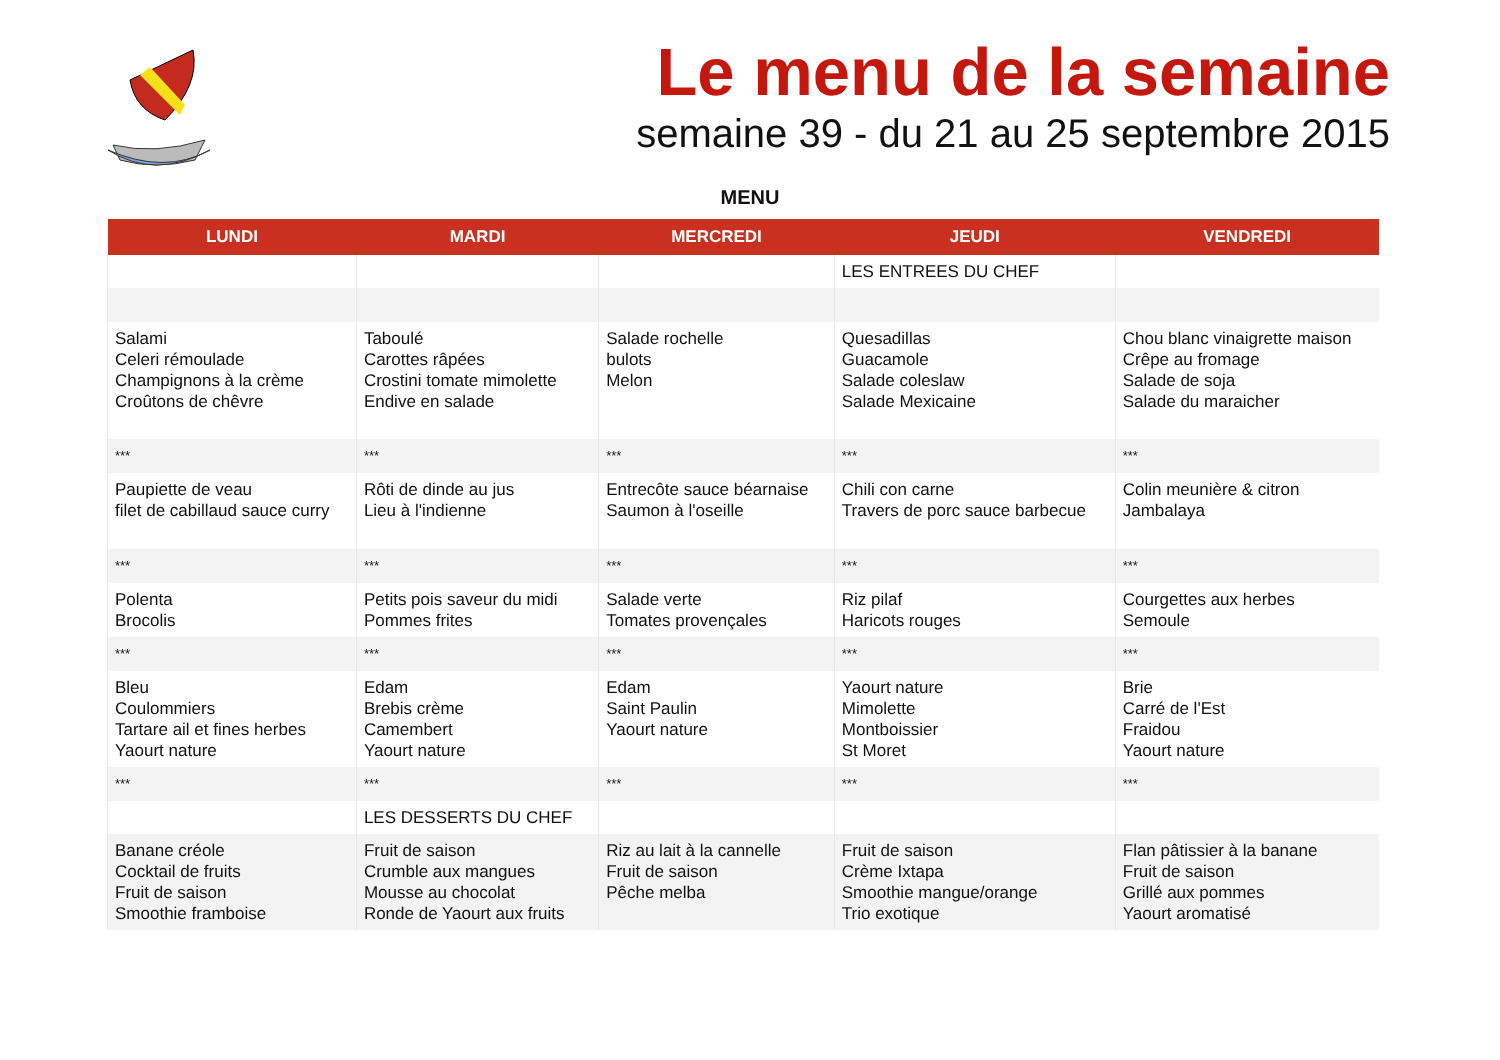Le menu de la semaine
semaine 39 - du 21 au 25 septembre 2015
MENU
| LUNDI | MARDI | MERCREDI | JEUDI | VENDREDI |
| --- | --- | --- | --- | --- |
| | | | LES ENTREES DU CHEF | |
| Salami Celeri rémoulade Champignons à la crème Croûtons de chêvre | Taboulé Carottes râpées Crostini tomate mimolette Endive en salade | Salade rochelle bulots Melon | Quesadillas Guacamole Salade coleslaw Salade Mexicaine | Chou blanc vinaigrette maison Crêpe au fromage Salade de soja Salade du maraicher |
| *** | *** | *** | *** | *** |
| Paupiette de veau filet de cabillaud sauce curry | Rôti de dinde au jus Lieu à l'indienne | Entrecôte sauce béarnaise Saumon à l'oseille | Chili con carne Travers de porc sauce barbecue | Colin meunière & citron Jambalaya |
| *** | *** | *** | *** | *** |
| Polenta Brocolis | Petits pois saveur du midi Pommes frites | Salade verte Tomates provençales | Riz pilaf Haricots rouges | Courgettes aux herbes Semoule |
| *** | *** | *** | *** | *** |
| Bleu Coulommiers Tartare ail et fines herbes Yaourt nature | Edam Brebis crème Camembert Yaourt nature | Edam Saint Paulin Yaourt nature | Yaourt nature Mimolette Montboissier St Moret | Brie Carré de l'Est Fraidou Yaourt nature |
| *** | *** | *** | *** | *** |
| | LES DESSERTS DU CHEF | | | |
| Banane créole Cocktail de fruits Fruit de saison Smoothie framboise | Fruit de saison Crumble aux mangues Mousse au chocolat Ronde de Yaourt aux fruits | Riz au lait à la cannelle Fruit de saison Pêche melba | Fruit de saison Crème Ixtapa Smoothie mangue/orange Trio exotique | Flan pâtissier à la banane Fruit de saison Grillé aux pommes Yaourt aromatisé |